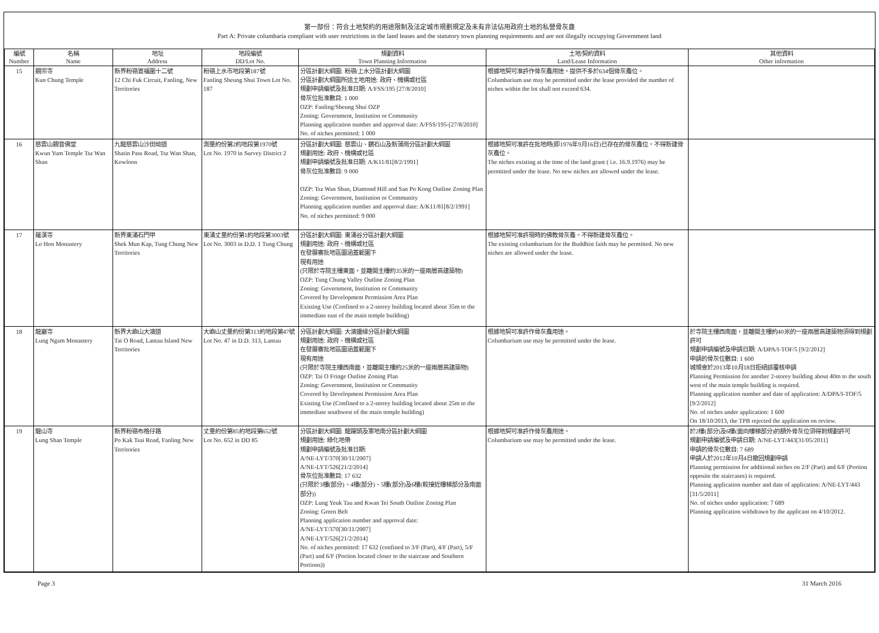第一部份：符合土地契約的用途限制及法定城市規劃規定及未有非法佔用政府土地的私營骨灰龕
Part A: Private columbaria compliant with user restrictions in the land leases and the statutory town planning requirements and are not illegally occupying Government land
| 編號 Number | 名稱 Name | 地址 Address | 地段編號 DD/Lot No. | 規劃資料 Town Planning Information | 土地/契約資料 Land/Lease Information | 其他資料 Other information |
| --- | --- | --- | --- | --- | --- | --- |
| 15 | 觀宗寺 Kun Chung Temple | 新界粉嶺置福圍十二號 12 Chi Fuk Circuit, Fanling, New Territories | 粉嶺上水市地段第187號 Fanling Sheung Shui Town Lot No. 187 | 分區計劃大綱圖: 粉嶺/上水分區計劃大綱圖 分區計劃大綱圖所述土地用途: 政府、機構或社區 規劃申請編號及批准日期: A/FSS/195 [27/8/2010] 骨灰位批准數目: 1 000 OZP: Fanling/Sheung Shui OZP Zoning: Government, Institution or Community Planning application number and approval date: A/FSS/195-[27/8/2010] No. of niches permitted: 1 000 | 根據地契可准許作骨灰龕用途，提供不多於634個骨灰龕位。 Columbarium use may be permitted under the lease provided the number of niches within the lot shall not exceed 634. | |
| 16 | 慈雲山觀音佛堂 Kwun Yum Temple Tsz Wan Shan | 九龍慈雲山沙田坳道 Shatin Pass Road, Tsz Wan Shan, Kowloon | 測量約份第2約地段第1970號 Lot No. 1970 in Survey District 2 | 分區計劃大綱圖: 慈雲山、鑽石山及新蒲崗分區計劃大綱圖 規劃用途: 政府、機構或社區 規劃申請編號及批准日期: A/K11/81[8/2/1991] 骨灰位批准數目: 9 000 OZP: Tsz Wan Shan, Diamond Hill and San Po Kong Outline Zoning Plan Zoning: Government, Institution or Community Planning application number and approval date: A/K11/81[8/2/1991] No. of niches permitted: 9 000 | 根據地契可准許在批地時(即1976年9月16日)已存在的骨灰龕位。不得新建骨灰龕位。 The niches existing at the time of the land grant ( i.e. 16.9.1976) may be permitted under the lease. No new niches are allowed under the lease. | |
| 17 | 羅漢寺 Lo Hon Monastery | 新界東涌石門甲 Shek Mun Kap, Tung Chung New Territories | 東涌丈量約份第1約地段第3003號 Lot No. 3003 in D.D. 1 Tung Chung | 分區計劃大綱圖: 東涌谷分區計劃大綱圖 規劃用途: 政府、機構或社區 在發展審批地區圖涵蓋範圍下 現有用途 (只限於寺院主樓東面，並離開主樓約35米的一座兩層高建築物) OZP: Tung Chung Valley Outline Zoning Plan Zoning: Government, Institution or Community Covered by Development Permission Area Plan Existing Use (Confined to a 2-storey building located about 35m to the immediate east of the main temple building) | 根據地契可准許現時的佛教骨灰龕。不得新建骨灰龕位。 The existing columbarium for the Buddhist faith may be permitted. No new niches are allowed under the lease. | |
| 18 | 龍巖寺 Lung Ngam Monastery | 新界大嶼山大澳道 Tai O Road, Lantau Island New Territories | 大嶼山丈量約份第313約地段第47號 Lot No. 47 in D.D. 313, Lantau | 分區計劃大綱圖: 大澳邊緣分區計劃大綱圖 規劃用途: 政府、機構或社區 在發展審批地區圖涵蓋範圍下 現有用途 (只限於寺院主樓西南面，並離開主樓約25米的一座兩層高建築物) OZP: Tai O Fringe Outline Zoning Plan Zoning: Government, Institution or Community Covered by Development Permission Area Plan Existing Use (Confined to a 2-storey building located about 25m to the immediate southwest of the main temple building) | 根據地契可准許作骨灰龕用途。 Columbarium use may be permitted under the lease. | 於寺院主樓西南面，並離開主樓約40米的一座兩層高建築物須得到規劃許可 規劃申請編號及申請日期: A/DPA/I-TOF/5 [9/2/2012] 申請的骨灰位數目: 1 600 城規會於2013年10月18日拒絕該覆核申請 Planning Permission for another 2-storey building about 40m to the south west of the main temple building is required. Planning application number and date of application: A/DPA/I-TOF/5 [9/2/2012] No. of niches under application: 1 600 On 18/10/2013, the TPB rejected the application on review. |
| 19 | 龍山寺 Lung Shan Temple | 新界粉嶺布格仔路 Po Kak Tsai Road, Fanling New Territories | 丈量約份第85約地段第652號 Lot No. 652 in DD 85 | 分區計劃大綱圖: 龍躍頭及軍地南分區計劃大綱圖 規劃用途: 綠化地帶 規劃申請編號及批准日期: A/NE-LYT/370[30/11/2007] A/NE-LYT/526[21/2/2014] 骨灰位批准數目: 17 632 (只限於3樓(部分)、4樓(部分)、5樓(部分)及6樓(較接近樓梯部分及南面部分)) OZP: Lung Yeuk Tau and Kwan Tei South Outline Zoning Plan Zoning: Green Belt Planning application number and approval date: A/NE-LYT/370[30/11/2007] A/NE-LYT/526[21/2/2014] No. of niches permitted: 17 632 (confined to 3/F (Part), 4/F (Part), 5/F (Part) and 6/F (Portion located closer to the staircase and Southern Portions)) | 根據地契可准許作骨灰龕用途。 Columbarium use may be permitted under the lease. | 於2樓(部分)及6樓(面向樓梯部分)的額外骨灰位須得到規劃許可 規劃申請編號及申請日期: A/NE-LYT/443[31/05/2011] 申請的骨灰位數目: 7 689 申請人於2012年10月4日撤回規劃申請 Planning permission for additional niches on 2/F (Part) and 6/F (Portion opposite the staircases) is required. Planning application number and date of application: A/NE-LYT/443 [31/5/2011] No. of niches under application: 7 689 Planning application withdrawn by the applicant on 4/10/2012. |
Page 3 31 March 2016